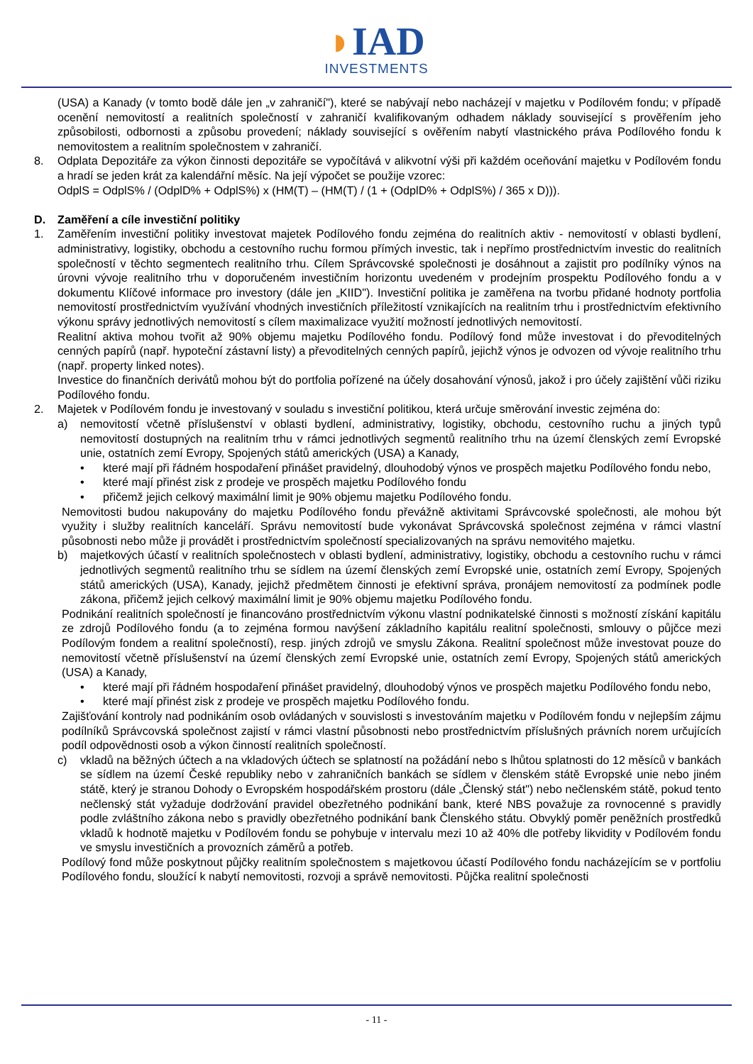◗IAD
INVESTMENTS
(USA) a Kanady (v tomto bodě dále jen „v zahraničí"), které se nabývají nebo nacházejí v majetku v Podílovém fondu; v případě ocenění nemovitostí a realitních společností v zahraničí kvalifikovaným odhadem náklady související s prověřením jeho způsobilosti, odbornosti a způsobu provedení; náklady související s ověřením nabytí vlastnického práva Podílového fondu k nemovitostem a realitním společnostem v zahraničí.
8. Odplata Depozitáře za výkon činnosti depozitáře se vypočítává v alikvotní výši při každém oceňování majetku v Podílovém fondu a hradí se jeden krát za kalendářní měsíc. Na její výpočet se použije vzorec:
OdplS = OdplS% / (OdplD% + OdplS%) x (HM(T) – (HM(T) / (1 + (OdplD% + OdplS%) / 365 x D))).
D. Zaměření a cíle investiční politiky
1. Zaměřením investiční politiky investovat majetek Podílového fondu zejména do realitních aktiv - nemovitostí v oblasti bydlení, administrativy, logistiky, obchodu a cestovního ruchu formou přímých investic, tak i nepřímo prostřednictvím investic do realitních společností v těchto segmentech realitního trhu. Cílem Správcovské společnosti je dosáhnout a zajistit pro podílníky výnos na úrovni vývoje realitního trhu v doporučeném investičním horizontu uvedeném v prodejním prospektu Podílového fondu a v dokumentu Klíčové informace pro investory (dále jen „KIID"). Investiční politika je zaměřena na tvorbu přidané hodnoty portfolia nemovitostí prostřednictvím využívání vhodných investičních příležitostí vznikajících na realitním trhu i prostřednictvím efektivního výkonu správy jednotlivých nemovitostí s cílem maximalizace využití možností jednotlivých nemovitostí.
Realitní aktiva mohou tvořit až 90% objemu majetku Podílového fondu. Podílový fond může investovat i do převoditelných cenných papírů (např. hypoteční zástavní listy) a převoditelných cenných papírů, jejichž výnos je odvozen od vývoje realitního trhu (např. property linked notes).
Investice do finančních derivátů mohou být do portfolia pořízené na účely dosahování výnosů, jakož i pro účely zajištění vůči riziku Podílového fondu.
2. Majetek v Podílovém fondu je investovaný v souladu s investiční politikou, která určuje směrování investic zejména do:
a) nemovitostí včetně příslušenství v oblasti bydlení, administrativy, logistiky, obchodu, cestovního ruchu a jiných typů nemovitostí dostupných na realitním trhu v rámci jednotlivých segmentů realitního trhu na území členských zemí Evropské unie, ostatních zemí Evropy, Spojených států amerických (USA) a Kanady,
• které mají při řádném hospodaření přinášet pravidelný, dlouhodobý výnos ve prospěch majetku Podílového fondu nebo,
• které mají přinést zisk z prodeje ve prospěch majetku Podílového fondu
• přičemž jejich celkový maximální limit je 90% objemu majetku Podílového fondu.
Nemovitosti budou nakupovány do majetku Podílového fondu převážně aktivitami Správcovské společnosti, ale mohou být využity i služby realitních kanceláří. Správu nemovitostí bude vykonávat Správcovská společnost zejména v rámci vlastní působnosti nebo může ji provádět i prostřednictvím společností specializovaných na správu nemovitého majetku.
b) majetkových účastí v realitních společnostech v oblasti bydlení, administrativy, logistiky, obchodu a cestovního ruchu v rámci jednotlivých segmentů realitního trhu se sídlem na území členských zemí Evropské unie, ostatních zemí Evropy, Spojených států amerických (USA), Kanady, jejichž předmětem činnosti je efektivní správa, pronájem nemovitostí za podmínek podle zákona, přičemž jejich celkový maximální limit je 90% objemu majetku Podílového fondu.
Podnikání realitních společností je financováno prostřednictvím výkonu vlastní podnikatelské činnosti s možností získání kapitálu ze zdrojů Podílového fondu (a to zejména formou navýšení základního kapitálu realitní společnosti, smlouvy o půjčce mezi Podílovým fondem a realitní společností), resp. jiných zdrojů ve smyslu Zákona. Realitní společnost může investovat pouze do nemovitostí včetně příslušenství na území členských zemí Evropské unie, ostatních zemí Evropy, Spojených států amerických (USA) a Kanady,
• které mají při řádném hospodaření přinášet pravidelný, dlouhodobý výnos ve prospěch majetku Podílového fondu nebo,
• které mají přinést zisk z prodeje ve prospěch majetku Podílového fondu.
Zajišťování kontroly nad podnikáním osob ovládaných v souvislosti s investováním majetku v Podílovém fondu v nejlepším zájmu podílníků Správcovská společnost zajistí v rámci vlastní působnosti nebo prostřednictvím příslušných právních norem určujících podíl odpovědnosti osob a výkon činností realitních společností.
c) vkladů na běžných účtech a na vkladových účtech se splatností na požádání nebo s lhůtou splatnosti do 12 měsíců v bankách se sídlem na území České republiky nebo v zahraničních bankách se sídlem v členském státě Evropské unie nebo jiném státě, který je stranou Dohody o Evropském hospodářském prostoru (dále „Členský stát") nebo nečlenském státě, pokud tento nečlenský stát vyžaduje dodržování pravidel obezřetného podnikání bank, které NBS považuje za rovnocenné s pravidly podle zvláštního zákona nebo s pravidly obezřetného podnikání bank Členského státu. Obvyklý poměr peněžních prostředků vkladů k hodnotě majetku v Podílovém fondu se pohybuje v intervalu mezi 10 až 40% dle potřeby likvidity v Podílovém fondu ve smyslu investičních a provozních záměrů a potřeb.
Podílový fond může poskytnout půjčky realitním společnostem s majetkovou účastí Podílového fondu nacházejícím se v portfoliu Podílového fondu, sloužící k nabytí nemovitosti, rozvoji a správě nemovitosti. Půjčka realitní společnosti
- 11 -